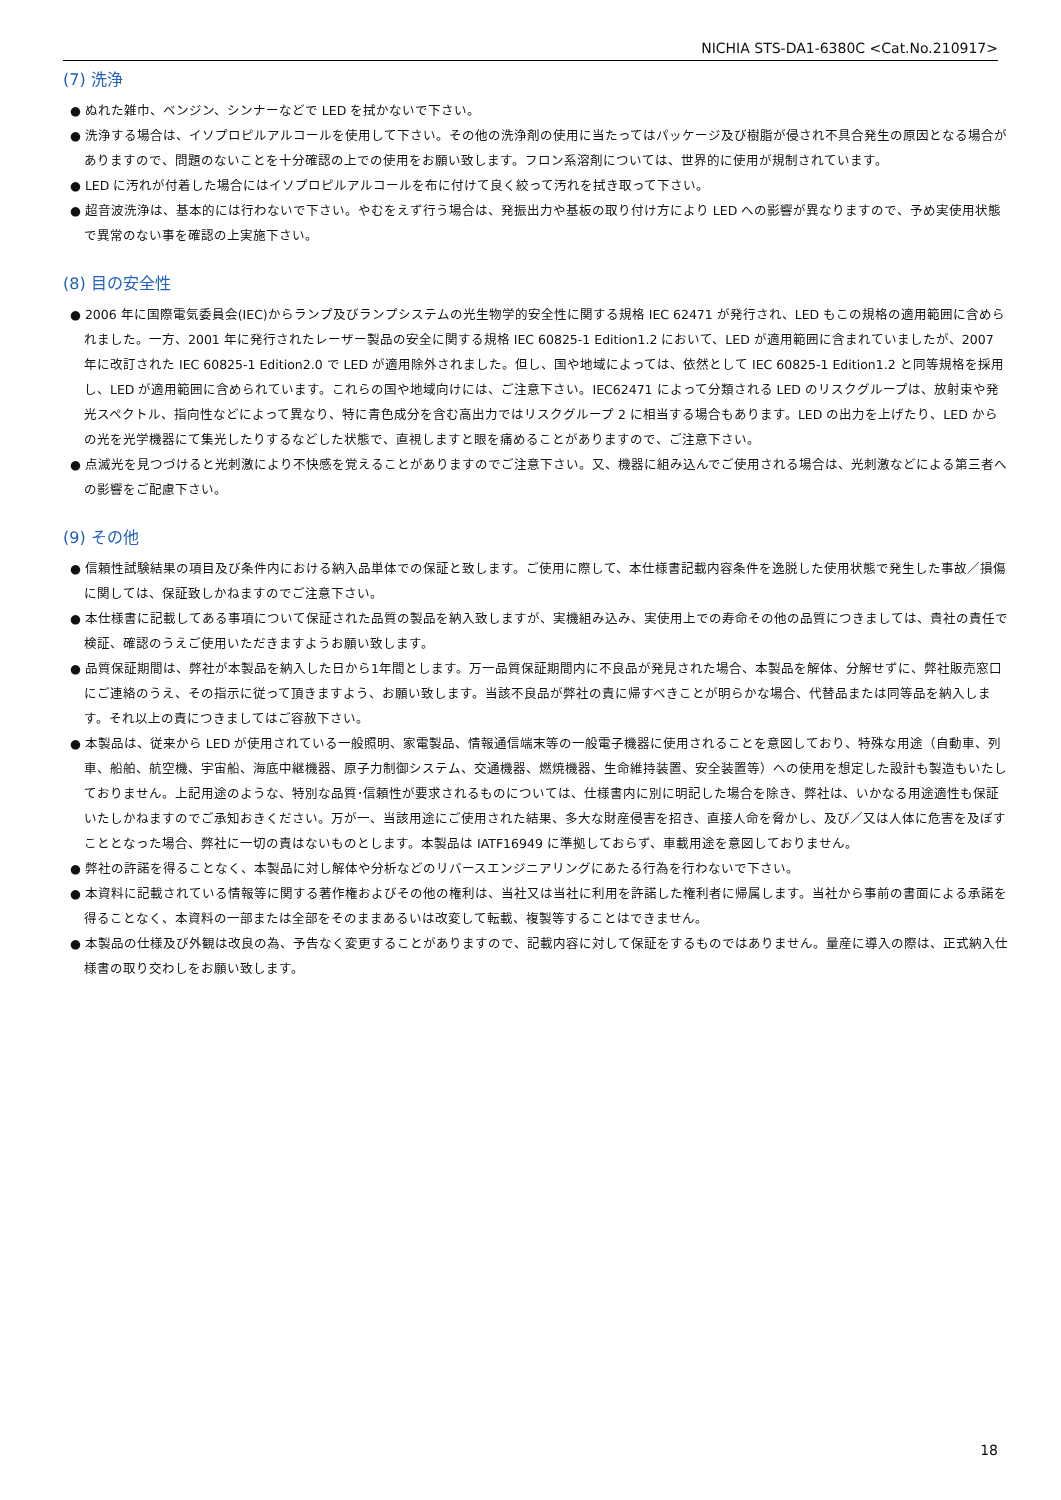NICHIA STS-DA1-6380C <Cat.No.210917>
(7) 洗浄
● ぬれた雑巾、ベンジン、シンナーなどで LED を拭かないで下さい。
● 洗浄する場合は、イソプロピルアルコールを使用して下さい。その他の洗浄剤の使用に当たってはパッケージ及び樹脂が侵され不具合発生の原因となる場合がありますので、問題のないことを十分確認の上での使用をお願い致します。フロン系溶剤については、世界的に使用が規制されています。
● LED に汚れが付着した場合にはイソプロピルアルコールを布に付けて良く絞って汚れを拭き取って下さい。
● 超音波洗浄は、基本的には行わないで下さい。やむをえず行う場合は、発振出力や基板の取り付け方により LED への影響が異なりますので、予め実使用状態で異常のない事を確認の上実施下さい。
(8) 目の安全性
● 2006 年に国際電気委員会(IEC)からランプ及びランプシステムの光生物学的安全性に関する規格 IEC 62471 が発行され、LED もこの規格の適用範囲に含められました。一方、2001 年に発行されたレーザー製品の安全に関する規格 IEC 60825-1 Edition1.2 において、LED が適用範囲に含まれていましたが、2007 年に改訂された IEC 60825-1 Edition2.0 で LED が適用除外されました。但し、国や地域によっては、依然として IEC 60825-1 Edition1.2 と同等規格を採用し、LED が適用範囲に含められています。これらの国や地域向けには、ご注意下さい。IEC62471 によって分類される LED のリスクグループは、放射束や発光スペクトル、指向性などによって異なり、特に青色成分を含む高出力ではリスクグループ 2 に相当する場合もあります。LED の出力を上げたり、LED からの光を光学機器にて集光したりするなどした状態で、直視しますと眼を痛めることがありますので、ご注意下さい。
● 点滅光を見つづけると光刺激により不快感を覚えることがありますのでご注意下さい。又、機器に組み込んでご使用される場合は、光刺激などによる第三者への影響をご配慮下さい。
(9) その他
● 信頼性試験結果の項目及び条件内における納入品単体での保証と致します。ご使用に際して、本仕様書記載内容条件を逸脱した使用状態で発生した事故／損傷に関しては、保証致しかねますのでご注意下さい。
● 本仕様書に記載してある事項について保証された品質の製品を納入致しますが、実機組み込み、実使用上での寿命その他の品質につきましては、貴社の責任で検証、確認のうえご使用いただきますようお願い致します。
● 品質保証期間は、弊社が本製品を納入した日から1年間とします。万一品質保証期間内に不良品が発見された場合、本製品を解体、分解せずに、弊社販売窓口にご連絡のうえ、その指示に従って頂きますよう、お願い致します。当該不良品が弊社の責に帰すべきことが明らかな場合、代替品または同等品を納入します。それ以上の責につきましてはご容赦下さい。
● 本製品は、従来から LED が使用されている一般照明、家電製品、情報通信端末等の一般電子機器に使用されることを意図しており、特殊な用途（自動車、列車、船舶、航空機、宇宙船、海底中継機器、原子力制御システム、交通機器、燃焼機器、生命維持装置、安全装置等）への使用を想定した設計も製造もいたしておりません。上記用途のような、特別な品質･信頼性が要求されるものについては、仕様書内に別に明記した場合を除き、弊社は、いかなる用途適性も保証いたしかねますのでご承知おきください。万が一、当該用途にご使用された結果、多大な財産侵害を招き、直接人命を脅かし、及び／又は人体に危害を及ぼすこととなった場合、弊社に一切の責はないものとします。本製品は IATF16949 に準拠しておらず、車載用途を意図しておりません。
● 弊社の許諾を得ることなく、本製品に対し解体や分析などのリバースエンジニアリングにあたる行為を行わないで下さい。
● 本資料に記載されている情報等に関する著作権およびその他の権利は、当社又は当社に利用を許諾した権利者に帰属します。当社から事前の書面による承諾を得ることなく、本資料の一部または全部をそのままあるいは改変して転載、複製等することはできません。
● 本製品の仕様及び外観は改良の為、予告なく変更することがありますので、記載内容に対して保証をするものではありません。量産に導入の際は、正式納入仕様書の取り交わしをお願い致します。
18